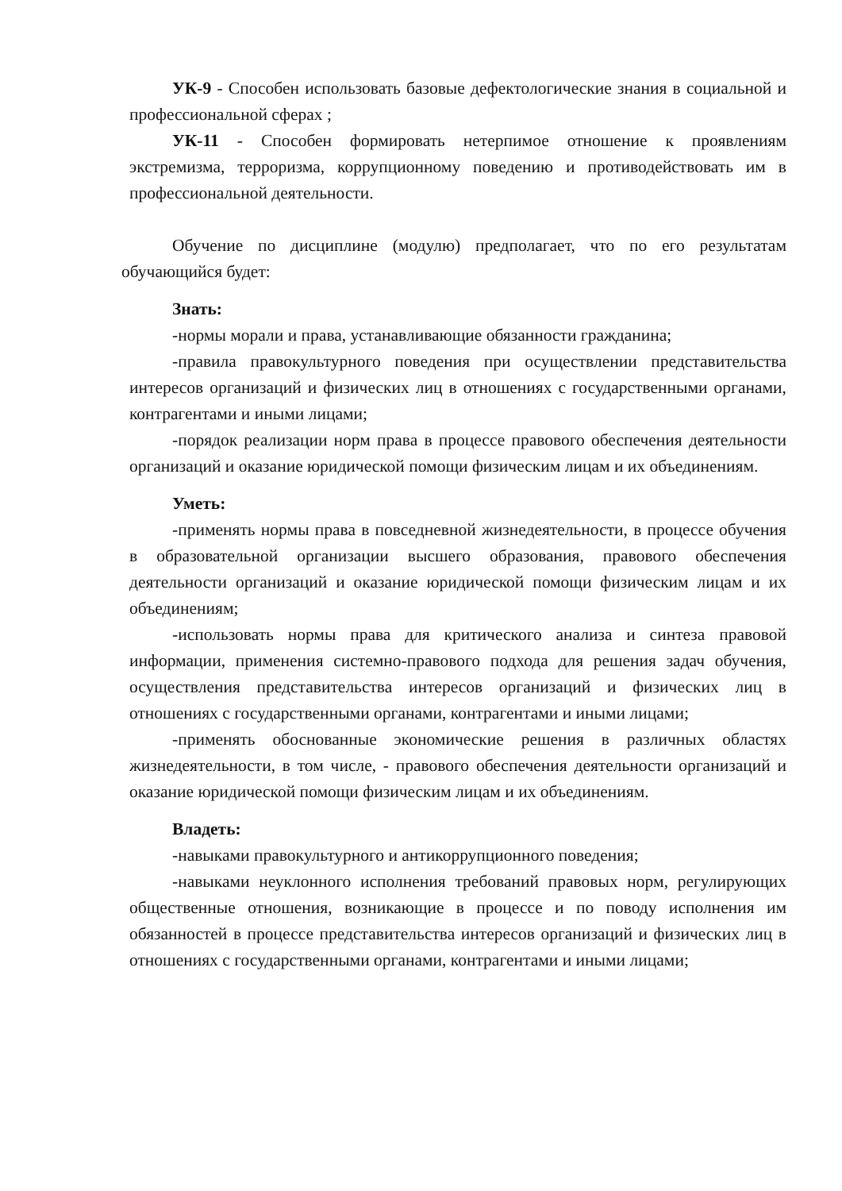УК-9 - Способен использовать базовые дефектологические знания в социальной и профессиональной сферах ;
УК-11 - Способен формировать нетерпимое отношение к проявлениям экстремизма, терроризма, коррупционному поведению и противодействовать им в профессиональной деятельности.
Обучение по дисциплине (модулю) предполагает, что по его результатам обучающийся будет:
Знать:
-нормы морали и права, устанавливающие обязанности гражданина;
-правила правокультурного поведения при осуществлении представительства интересов организаций и физических лиц в отношениях с государственными органами, контрагентами и иными лицами;
-порядок реализации норм права в процессе правового обеспечения деятельности организаций и оказание юридической помощи физическим лицам и их объединениям.
Уметь:
-применять нормы права в повседневной жизнедеятельности, в процессе обучения в образовательной организации высшего образования, правового обеспечения деятельности организаций и оказание юридической помощи физическим лицам и их объединениям;
-использовать нормы права для критического анализа и синтеза правовой информации, применения системно-правового подхода для решения задач обучения, осуществления представительства интересов организаций и физических лиц в отношениях с государственными органами, контрагентами и иными лицами;
-применять обоснованные экономические решения в различных областях жизнедеятельности, в том числе, - правового обеспечения деятельности организаций и оказание юридической помощи физическим лицам и их объединениям.
Владеть:
-навыками правокультурного и антикоррупционного поведения;
-навыками неуклонного исполнения требований правовых норм, регулирующих общественные отношения, возникающие в процессе и по поводу исполнения им обязанностей в процессе представительства интересов организаций и физических лиц в отношениях с государственными органами, контрагентами и иными лицами;